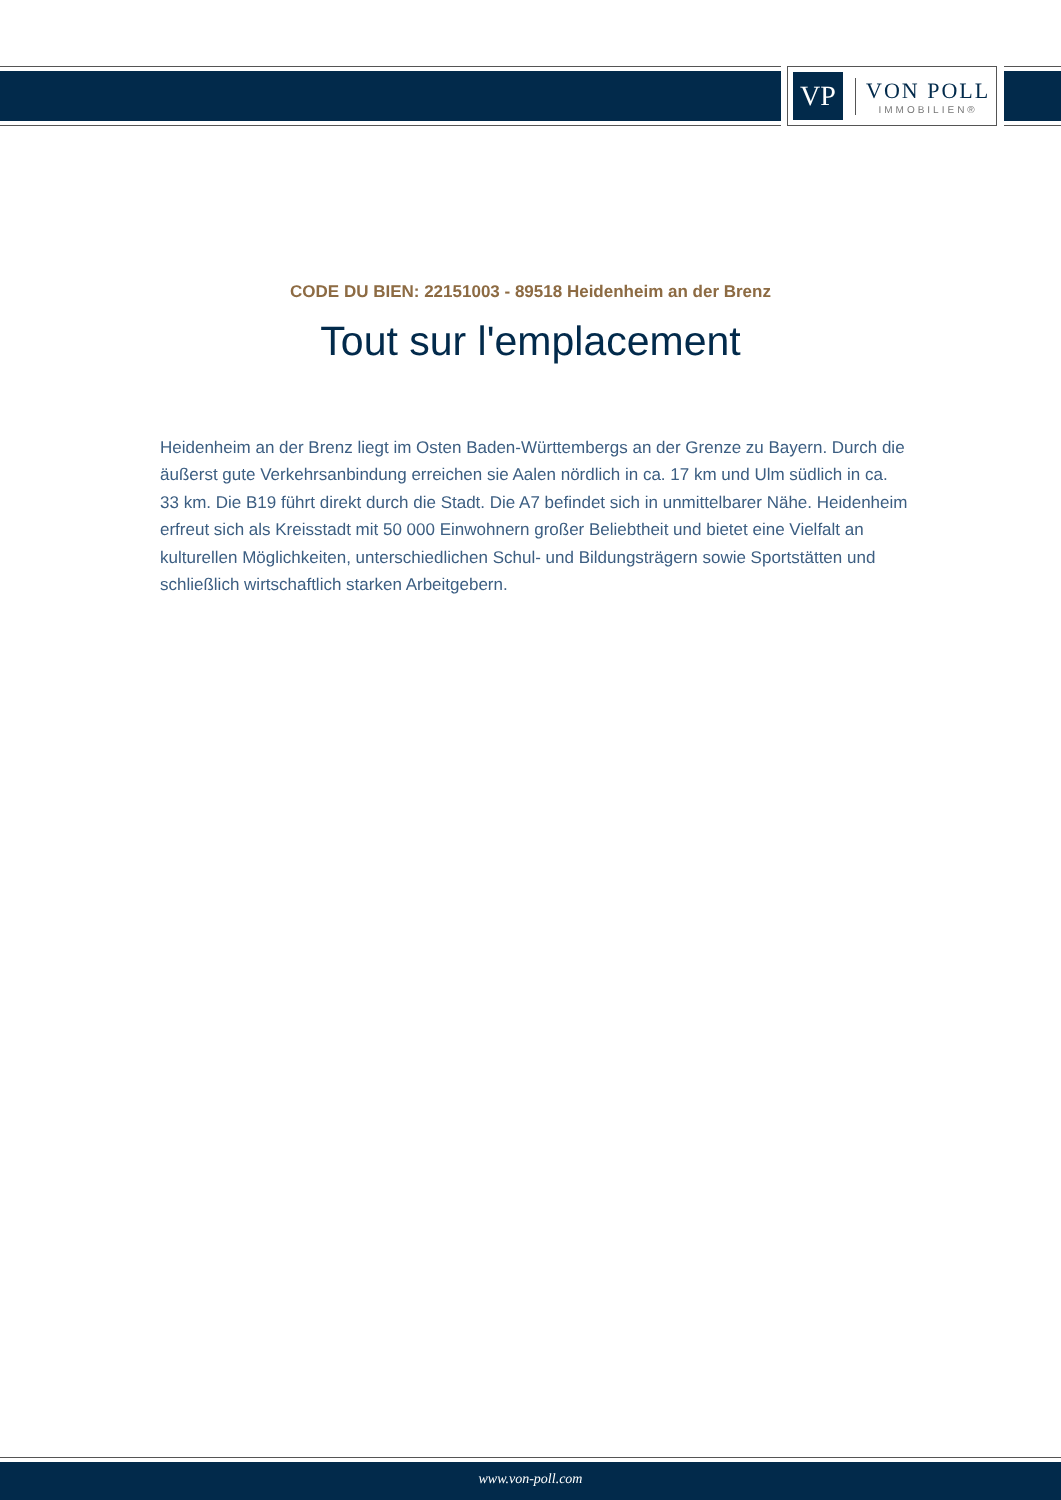VP
VON POLL
IMMOBILIEN®
CODE DU BIEN: 22151003 - 89518 Heidenheim an der Brenz
Tout sur l'emplacement
Heidenheim an der Brenz liegt im Osten Baden-Württembergs an der Grenze zu Bayern. Durch die äußerst gute Verkehrsanbindung erreichen sie Aalen nördlich in ca. 17 km und Ulm südlich in ca. 33 km. Die B19 führt direkt durch die Stadt. Die A7 befindet sich in unmittelbarer Nähe. Heidenheim erfreut sich als Kreisstadt mit 50 000 Einwohnern großer Beliebtheit und bietet eine Vielfalt an kulturellen Möglichkeiten, unterschiedlichen Schul- und Bildungsträgern sowie Sportstätten und schließlich wirtschaftlich starken Arbeitgebern.
www.von-poll.com